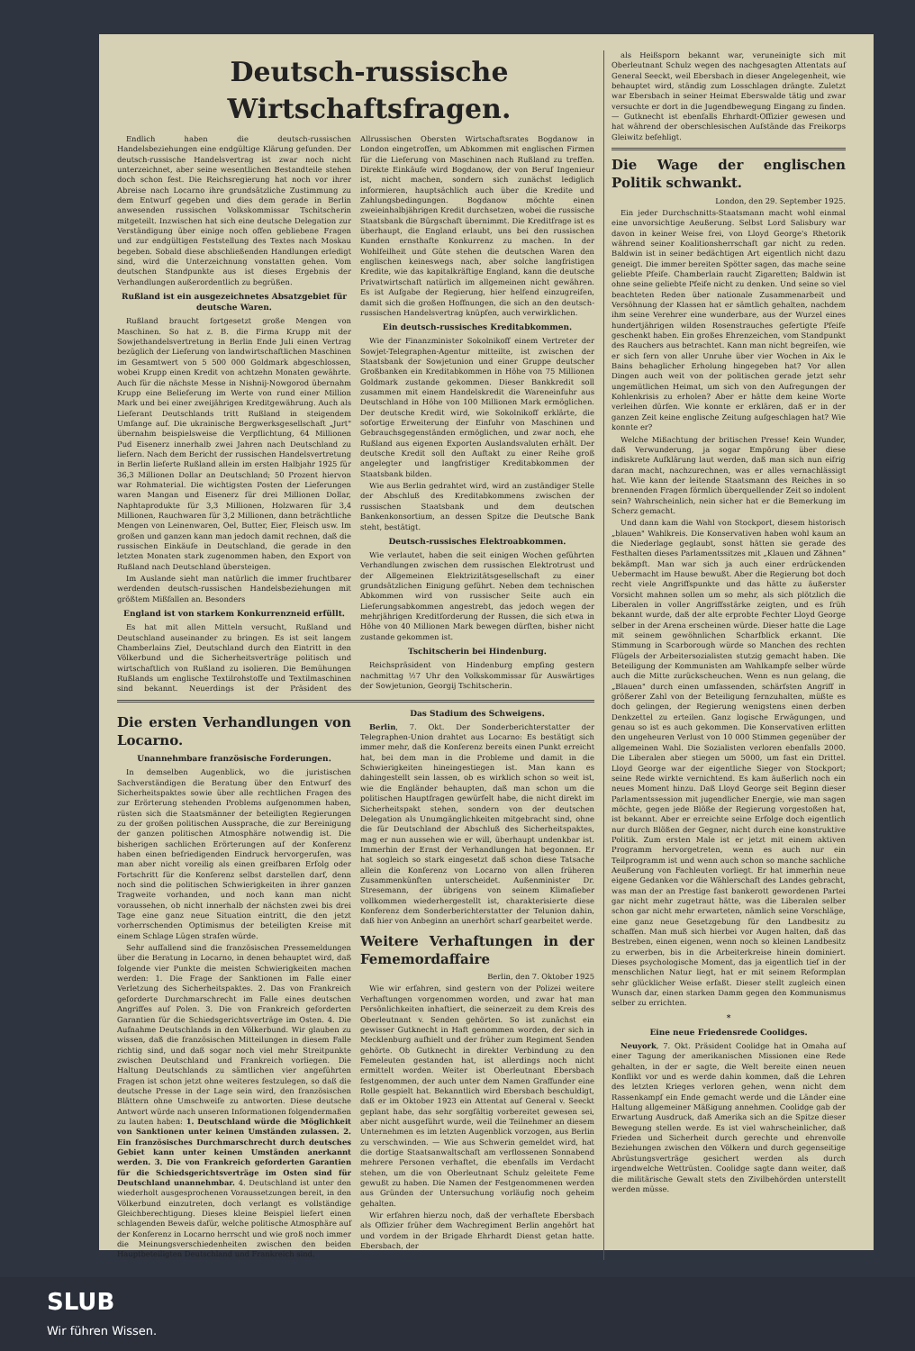Deutsch-russische Wirtschaftsfragen.
Endlich haben die deutsch-russischen Handelsbeziehungen eine endgültige Klärung gefunden. Der deutsch-russische Handelsvertrag ist zwar noch nicht unterzeichnet, aber seine wesentlichen Bestandteile stehen doch schon fest. Die Reichsregierung hat noch vor ihrer Abreise nach Locarno ihre grundsätzliche Zustimmung zu dem Entwurf gegeben und dies dem gerade in Berlin anwesenden russischen Volkskommissar Tschitscherin mitgeteilt. Inzwischen hat sich eine deutsche Delegation zur Verständigung über einige noch offen gebliebene Fragen und zur endgültigen Feststellung des Textes nach Moskau begeben. Sobald diese abschließenden Handlungen erledigt sind, wird die Unterzeichnung vonstatten gehen. Vom deutschen Standpunkte aus ist dieses Ergebnis der Verhandlungen außerordentlich zu begrüßen.
Rußland ist ein ausgezeichnetes Absatzgebiet für deutsche Waren.
Rußland braucht fortgesetzt große Mengen von Maschinen. So hat z. B. die Firma Krupp mit der Sowjethandelsvertretung in Berlin Ende Juli einen Vertrag bezüglich der Lieferung von landwirtschaftlichen Maschinen im Gesamtwert von 5 500 000 Goldmark abgeschlossen, wobei Krupp einen Kredit von achtzehn Monaten gewährte. Auch für die nächste Messe in Nishnij-Nowgorod übernahm Krupp eine Belieferung im Werte von rund einer Million Mark und bei einer zweijährigen Kreditgewährung. Auch als Lieferant Deutschlands tritt Rußland in steigendem Umfange auf. Die ukrainische Bergwerksgesellschaft „Jurt" übernahm beispielsweise die Verpflichtung, 64 Millionen Pud Eisenerz innerhalb zwei Jahren nach Deutschland zu liefern. Nach dem Bericht der russischen Handelsvertretung in Berlin lieferte Rußland allein im ersten Halbjahr 1925 für 36,3 Millionen Dollar an Deutschland; 50 Prozent hiervon war Rohmaterial. Die wichtigsten Posten der Lieferungen waren Mangan und Eisenerz für drei Millionen Dollar, Naphtaprodukte für 3,3 Millionen, Holzwaren für 3,4 Millionen, Rauchwaren für 3,2 Millionen, dann beträchtliche Mengen von Leinenwaren, Oel, Butter, Eier, Fleisch usw. Im großen und ganzen kann man jedoch damit rechnen, daß die russischen Einkäufe in Deutschland, die gerade in den letzten Monaten stark zugenommen haben, den Export von Rußland nach Deutschland übersteigen.
Im Auslande sieht man natürlich die immer fruchtbarer werdenden deutsch-russischen Handelsbeziehungen mit größtem Mißfallen an. Besonders
England ist von starkem Konkurrenzneid erfüllt.
Es hat mit allen Mitteln versucht, Rußland und Deutschland auseinander zu bringen. Es ist seit langem Chamberlains Ziel, Deutschland durch den Eintritt in den Völkerbund und die Sicherheitsverträge politisch und wirtschaftlich von Rußland zu isolieren. Die Bemühungen Rußlands um englische Textilrohstoffe und Textilmaschinen sind bekannt. Neuerdings ist der Präsident des Allrussischen Obersten Wirtschaftsrates Bogdanow in London eingetroffen, um Abkommen mit englischen Firmen für die Lieferung von Maschinen nach Rußland zu treffen. Direkte Einkäufe wird Bogdanow, der von Beruf Ingenieur ist, nicht machen, sondern sich zunächst lediglich informieren, hauptsächlich auch über die Kredite und Zahlungsbedingungen. Bogdanow möchte einen zweieinhalbjährigen Kredit durchsetzen, wobei die russische Staatsbank die Bürgschaft übernimmt. Die Kreditfrage ist es überhaupt, die England erlaubt, uns bei den russischen Kunden ernsthafte Konkurrenz zu machen. In der Wohlfeilheit und Güte stehen die deutschen Waren den englischen keineswegs nach, aber solche langfristigen Kredite, wie das kapitalkräftige England, kann die deutsche Privatwirtschaft natürlich im allgemeinen nicht gewähren. Es ist Aufgabe der Regierung, hier helfend einzugreifen, damit sich die großen Hoffnungen, die sich an den deutsch-russischen Handelsvertrag knüpfen, auch verwirklichen.
Ein deutsch-russisches Kreditabkommen.
Wie der Finanzminister Sokolnikoff einem Vertreter der Sowjet-Telegraphen-Agentur mitteilte, ist zwischen der Staatsbank der Sowjetunion und einer Gruppe deutscher Großbanken ein Kreditabkommen in Höhe von 75 Millionen Goldmark zustande gekommen. Dieser Bankkredit soll zusammen mit einem Handelskredit die Wareneinfuhr aus Deutschland in Höhe von 100 Millionen Mark ermöglichen. Der deutsche Kredit wird, wie Sokolnikoff erklärte, die sofortige Erweiterung der Einfuhr von Maschinen und Gebrauchsgegenständen ermöglichen, und zwar noch, ehe Rußland aus eigenen Exporten Auslandsvaluten erhält. Der deutsche Kredit soll den Auftakt zu einer Reihe groß angelegter und langfristiger Kreditabkommen der Staatsbank bilden.
Wie aus Berlin gedrahtet wird, wird an zuständiger Stelle der Abschluß des Kreditabkommens zwischen der russischen Staatsbank und dem deutschen Bankenkonsortium, an dessen Spitze die Deutsche Bank steht, bestätigt.
Deutsch-russisches Elektroabkommen.
Wie verlautet, haben die seit einigen Wochen geführten Verhandlungen zwischen dem russischen Elektrotrust und der Allgemeinen Elektrizitätsgesellschaft zu einer grundsätzlichen Einigung geführt. Neben dem technischen Abkommen wird von russischer Seite auch ein Lieferungsabkommen angestrebt, das jedoch wegen der mehrjährigen Kreditforderung der Russen, die sich etwa in Höhe von 40 Millionen Mark bewegen dürften, bisher nicht zustande gekommen ist.
Tschitscherin bei Hindenburg.
Reichspräsident von Hindenburg empfing gestern nachmittag ½7 Uhr den Volkskommissar für Auswärtiges der Sowjetunion, Georgij Tschitscherin.
Die ersten Verhandlungen von Locarno.
Unannehmbare französische Forderungen.
In demselben Augenblick, wo die juristischen Sachverständigen die Beratung über den Entwurf des Sicherheitspaktes sowie über alle rechtlichen Fragen des zur Erörterung stehenden Problems aufgenommen haben, rüsten sich die Staatsmänner der beteiligten Regierungen zu der großen politischen Aussprache, die zur Bereinigung der ganzen politischen Atmosphäre notwendig ist. Die bisherigen sachlichen Erörterungen auf der Konferenz haben einen befriedigenden Eindruck hervorgerufen, was man aber nicht voreilig als einen greifbaren Erfolg oder Fortschritt für die Konferenz selbst darstellen darf, denn noch sind die politischen Schwierigkeiten in ihrer ganzen Tragweite vorhanden, und noch kann man nicht voraussehen, ob nicht innerhalb der nächsten zwei bis drei Tage eine ganz neue Situation eintritt, die den jetzt vorherrschenden Optimismus der beteiligten Kreise mit einem Schlage Lügen strafen würde.
Sehr auffallend sind die französischen Pressemeldungen über die Beratung in Locarno, in denen behauptet wird, daß folgende vier Punkte die meisten Schwierigkeiten machen werden: 1. Die Frage der Sanktionen im Falle einer Verletzung des Sicherheitspaktes. 2. Das von Frankreich geforderte Durchmarschrecht im Falle eines deutschen Angriffes auf Polen. 3. Die von Frankreich geforderten Garantien für die Schiedsgerichtsverträge im Osten. 4. Die Aufnahme Deutschlands in den Völkerbund. Wir glauben zu wissen, daß die französischen Mitteilungen in diesem Falle richtig sind, und daß sogar noch viel mehr Streitpunkte zwischen Deutschland und Frankreich vorliegen. Die Haltung Deutschlands zu sämtlichen vier angeführten Fragen ist schon jetzt ohne weiteres festzulegen, so daß die deutsche Presse in der Lage sein wird, den französischen Blättern ohne Umschweife zu antworten. Diese deutsche Antwort würde nach unseren Informationen folgendermaßen zu lauten haben: 1. Deutschland würde die Möglichkeit von Sanktionen unter keinen Umständen zulassen. 2. Ein französisches Durchmarschrecht durch deutsches Gebiet kann unter keinen Umständen anerkannt werden. 3. Die von Frankreich geforderten Garantien für die Schiedsgerichtsverträge im Osten sind für Deutschland unannehmbar. 4. Deutschland ist unter den wiederholt ausgesprochenen Voraussetzungen bereit, in den Völkerbund einzutreten, doch verlangt es vollständige Gleichberechtigung. Dieses kleine Beispiel liefert einen schlagenden Beweis dafür, welche politische Atmosphäre auf der Konferenz in Locarno herrscht und wie groß noch immer die Meinungsverschiedenheiten zwischen den beiden Hauptbeteiligten Deutschland und Frankreich sind.
Das Stadium des Schweigens.
Berlin, 7. Okt. Der Sonderberichterstatter der Telegraphen-Union drahtet aus Locarno: Es bestätigt sich immer mehr, daß die Konferenz bereits einen Punkt erreicht hat, bei dem man in die Probleme und damit in die Schwierigkeiten hineingestiegen ist. Man kann es dahingestellt sein lassen, ob es wirklich schon so weit ist, wie die Engländer behaupten, daß man schon um die politischen Hauptfragen gewürfelt habe, die nicht direkt im Sicherheitspakt stehen, sondern von der deutschen Delegation als Unumgänglichkeiten mitgebracht sind, ohne die für Deutschland der Abschluß des Sicherheitspaktes, mag er nun aussehen wie er will, überhaupt undenkbar ist. Immerhin der Ernst der Verhandlungen hat begonnen. Er hat sogleich so stark eingesetzt daß schon diese Tatsache allein die Konferenz von Locarno von allen früheren Zusammenkünften unterscheidet. Außenminister Dr. Stresemann, der übrigens von seinem Klimafieber vollkommen wiederhergestellt ist, charakterisierte diese Konferenz dem Sonderberichterstatter der Telunion dahin, daß hier von Anbeginn an unerhört scharf gearbeitet werde.
Weitere Verhaftungen in der Fememordaffaire
Berlin, den 7. Oktober 1925
Wie wir erfahren, sind gestern von der Polizei weitere Verhaftungen vorgenommen worden, und zwar hat man Persönlichkeiten inhaftiert, die seinerzeit zu dem Kreis des Oberleutnant v. Senden gehörten. So ist zunächst ein gewisser Gutknecht in Haft genommen worden, der sich in Mecklenburg aufhielt und der früher zum Regiment Senden gehörte. Ob Gutknecht in direkter Verbindung zu den Femeleuten gestanden hat, ist allerdings noch nicht ermittelt worden. Weiter ist Oberleutnant Ebersbach festgenommen, der auch unter dem Namen Graffunder eine Rolle gespielt hat. Bekanntlich wird Ebersbach beschuldigt, daß er im Oktober 1923 ein Attentat auf General v. Seeckt geplant habe, das sehr sorgfältig vorbereitet gewesen sei, aber nicht ausgeführt wurde, weil die Teilnehmer an diesem Unternehmen es im letzten Augenblick vorzogen, aus Berlin zu verschwinden. — Wie aus Schwerin gemeldet wird, hat die dortige Staatsanwaltschaft am verflossenen Sonnabend mehrere Personen verhaftet, die ebenfalls im Verdacht stehen, um die von Oberleutnant Schulz geleitete Feme gewußt zu haben. Die Namen der Festgenommenen werden aus Gründen der Untersuchung vorläufig noch geheim gehalten.
Wir erfahren hierzu noch, daß der verhaftete Ebersbach als Offizier früher dem Wachregiment Berlin angehört hat und vordem in der Brigade Ehrhardt Dienst getan hatte. Ebersbach, der
als Heißsporn bekannt war, veruneinigte sich mit Oberleutnant Schulz wegen des nachgesagten Attentats auf General Seeckt, weil Ebersbach in dieser Angelegenheit, wie behauptet wird, ständig zum Losschlagen drängte. Zuletzt war Ebersbach in seiner Heimat Eberswalde tätig und zwar versuchte er dort in die Jugendbewegung Eingang zu finden. — Gutknecht ist ebenfalls Ehrhardt-Offizier gewesen und hat während der oberschlesischen Aufstände das Freikorps Gleiwitz befehligt.
Die Wage der englischen Politik schwankt.
London, den 29. September 1925.
Ein jeder Durchschnitts-Staatsmann macht wohl einmal eine unvorsichtige Aeußerung. Selbst Lord Salisbury war davon in keiner Weise frei, von Lloyd George's Rhetorik während seiner Koalitionsherrschaft gar nicht zu reden. Baldwin ist in seiner bedächtigen Art eigentlich nicht dazu geneigt. Die immer bereiten Spötter sagen, das mache seine geliebte Pfeife. Chamberlain raucht Zigaretten; Baldwin ist ohne seine geliebte Pfeife nicht zu denken. Und seine so viel beachteten Reden über nationale Zusammenarbeit und Versöhnung der Klassen hat er sämtlich gehalten, nachdem ihm seine Verehrer eine wunderbare, aus der Wurzel eines hundertjährigen wilden Rosenstrauches gefertigte Pfeife geschenkt haben. Ein großes Ehrenzeichen, vom Standpunkt des Rauchers aus betrachtet. Kann man nicht begreifen, wie er sich fern von aller Unruhe über vier Wochen in Aix le Bains behaglicher Erholung hingegeben hat? Vor allen Dingen auch weit von der politischen gerade jetzt sehr ungemütlichen Heimat, um sich von den Aufregungen der Kohlenkrisis zu erholen? Aber er hätte dem keine Worte verleihen dürfen. Wie konnte er erklären, daß er in der ganzen Zeit keine englische Zeitung aufgeschlagen hat? Wie konnte er?
Welche Mißachtung der britischen Presse! Kein Wunder, daß Verwunderung, ja sogar Empörung über diese indiskrete Aufklärung laut werden, daß man sich nun eifrig daran macht, nachzurechnen, was er alles vernachlässigt hat. Wie kann der leitende Staatsmann des Reiches in so brennenden Fragen förmlich überquellender Zeit so indolent sein? Wahrscheinlich, nein sicher hat er die Bemerkung im Scherz gemacht.
Und dann kam die Wahl von Stockport, diesem historisch „blauen" Wahlkreis. Die Konservativen haben wohl kaum an die Niederlage geglaubt, sonst hätten sie gerade des Festhalten dieses Parlamentssitzes mit „Klauen und Zähnen" bekämpft. Man war sich ja auch einer erdrückenden Uebermacht im Hause bewußt. Aber die Regierung bot doch recht viele Angriffspunkte und das hätte zu äußerster Vorsicht mahnen sollen um so mehr, als sich plötzlich die Liberalen in voller Angriffsstärke zeigten, und es früh bekannt wurde, daß der alte erprobte Fechter Lloyd George selber in der Arena erscheinen würde. Dieser hatte die Lage mit seinem gewöhnlichen Scharfblick erkannt. Die Stimmung in Scarborough würde so Manchen des rechten Flügels der Arbeitersozialisten stutzig gemacht haben. Die Beteiligung der Kommunisten am Wahlkampfe selber würde auch die Mitte zurückscheuchen. Wenn es nun gelang, die „Blauen" durch einen umfassenden, schärfsten Angriff in größerer Zahl von der Beteiligung fernzuhalten, müßte es doch gelingen, der Regierung wenigstens einen derben Denkzettel zu erteilen. Ganz logische Erwägungen, und genau so ist es auch gekommen. Die Konservativen erlitten den ungeheuren Verlust von 10 000 Stimmen gegenüber der allgemeinen Wahl. Die Sozialisten verloren ebenfalls 2000. Die Liberalen aber stiegen um 5000, um fast ein Drittel. Lloyd George war der eigentliche Sieger von Stockport; seine Rede wirkte vernichtend. Es kam äußerlich noch ein neues Moment hinzu. Daß Lloyd George seit Beginn dieser Parlamentssession mit jugendlicher Energie, wie man sagen möchte, gegen jede Blöße der Regierung vorgestoßen hat, ist bekannt. Aber er erreichte seine Erfolge doch eigentlich nur durch Blößen der Gegner, nicht durch eine konstruktive Politik. Zum ersten Male ist er jetzt mit einem aktiven Programm hervorgetreten, wenn es auch nur ein Teilprogramm ist und wenn auch schon so manche sachliche Aeußerung von Fachleuten vorliegt. Er hat immerhin neue eigene Gedanken vor die Wählerschaft des Landes gebracht, was man der an Prestige fast bankerott gewordenen Partei gar nicht mehr zugetraut hätte, was die Liberalen selber schon gar nicht mehr erwarteten, nämlich seine Vorschläge, eine ganz neue Gesetzgebung für den Landbesitz zu schaffen. Man muß sich hierbei vor Augen halten, daß das Bestreben, einen eigenen, wenn noch so kleinen Landbesitz zu erwerben, bis in die Arbeiterkreise hinein dominiert. Dieses psychologische Moment, das ja eigentlich tief in der menschlichen Natur liegt, hat er mit seinem Reformplan sehr glücklicher Weise erfaßt. Dieser stellt zugleich einen Wunsch dar, einen starken Damm gegen den Kommunismus selber zu errichten.
*
Eine neue Friedensrede Coolidges.
Neuyork, 7. Okt. Präsident Coolidge hat in Omaha auf einer Tagung der amerikanischen Missionen eine Rede gehalten, in der er sagte, die Welt bereite einen neuen Konflikt vor und es werde dahin kommen, daß die Lehren des letzten Krieges verloren gehen, wenn nicht dem Rassenkampf ein Ende gemacht werde und die Länder eine Haltung allgemeiner Mäßigung annehmen. Coolidge gab der Erwartung Ausdruck, daß Amerika sich an die Spitze dieser Bewegung stellen werde. Es ist viel wahrscheinlicher, daß Frieden und Sicherheit durch gerechte und ehrenvolle Beziehungen zwischen den Völkern und durch gegenseitige Abrüstungsverträge gesichert werden als durch irgendwelche Wettrüsten. Coolidge sagte dann weiter, daß die militärische Gewalt stets den Zivilbehörden unterstellt werden müsse.
SLUB
Wir führen Wissen.